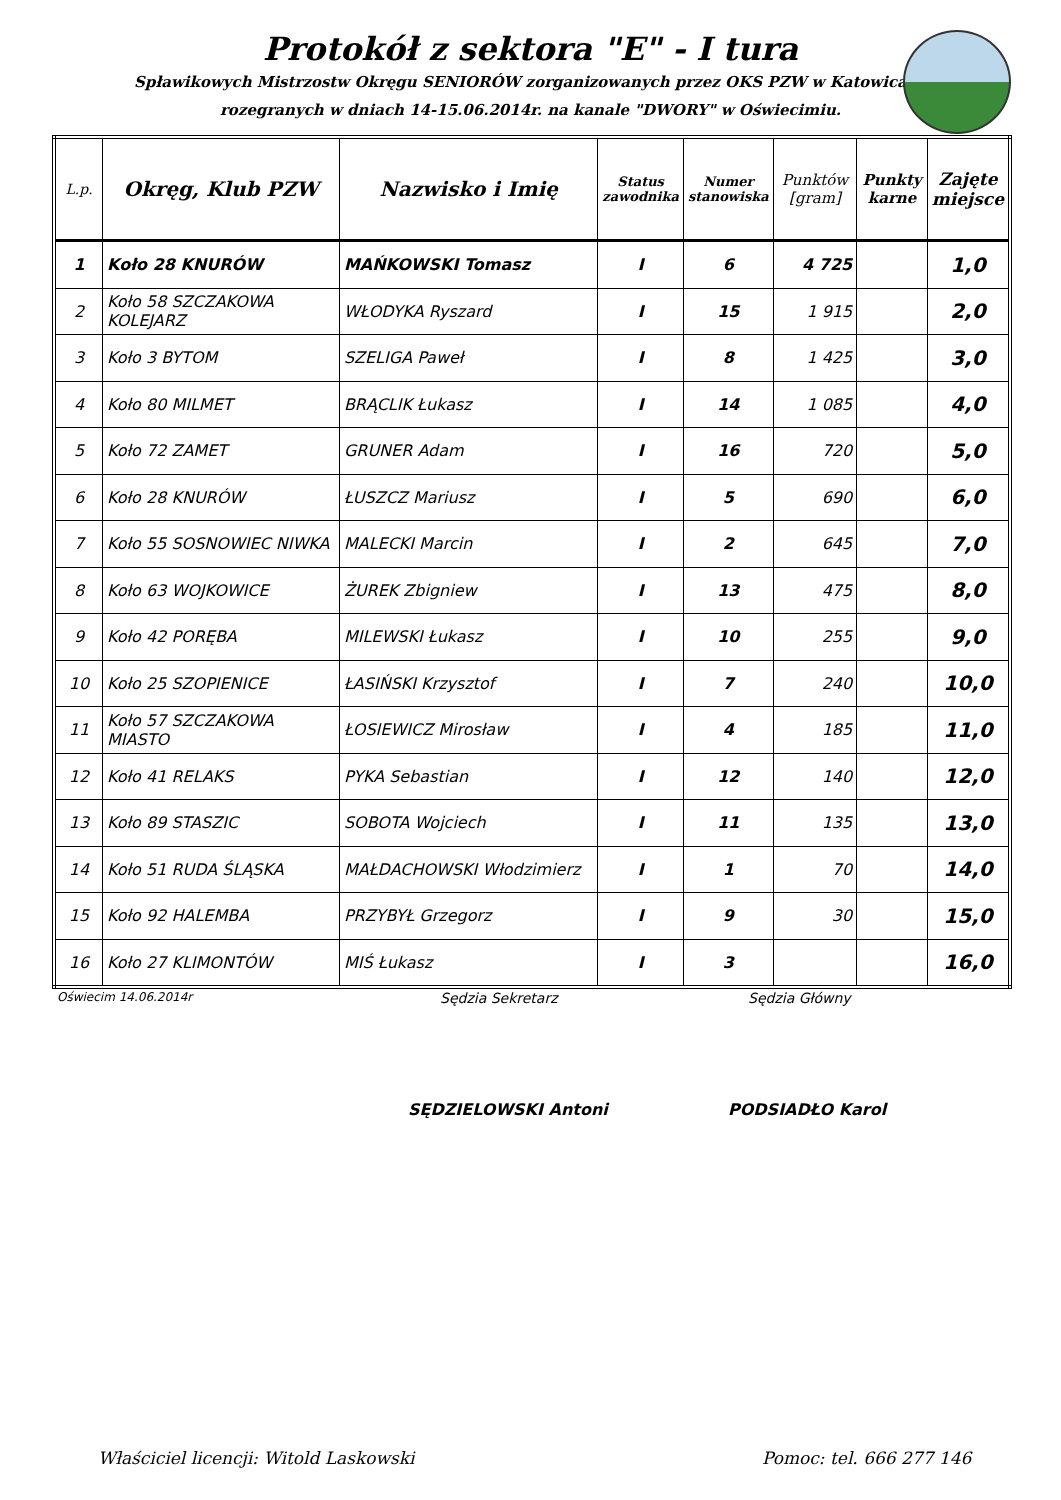Protokół z sektora "E" - I tura
Spławikowych Mistrzostw Okręgu SENIORÓW zorganizowanych przez OKS PZW w Katowicach
rozegranych w dniach 14-15.06.2014r. na kanale "DWORY" w Oświecimiu.
| L.p. | Okręg, Klub PZW | Nazwisko i Imię | Status zawodnika | Numer stanowiska | Punktów [gram] | Punkty karne | Zajęte miejsce |
| --- | --- | --- | --- | --- | --- | --- | --- |
| 1 | Koło 28 KNURÓW | MAŃKOWSKI Tomasz | I | 6 | 4 725 | | 1,0 |
| 2 | Koło 58 SZCZAKOWA KOLEJARZ | WŁODYKA Ryszard | I | 15 | 1 915 | | 2,0 |
| 3 | Koło 3 BYTOM | SZELIGA Paweł | I | 8 | 1 425 | | 3,0 |
| 4 | Koło 80 MILMET | BRĄCLIK Łukasz | I | 14 | 1 085 | | 4,0 |
| 5 | Koło 72 ZAMET | GRUNER Adam | I | 16 | 720 | | 5,0 |
| 6 | Koło 28 KNURÓW | ŁUSZCZ Mariusz | I | 5 | 690 | | 6,0 |
| 7 | Koło 55 SOSNOWIEC NIWKA | MALECKI Marcin | I | 2 | 645 | | 7,0 |
| 8 | Koło 63 WOJKOWICE | ŻUREK Zbigniew | I | 13 | 475 | | 8,0 |
| 9 | Koło 42 PORĘBA | MILEWSKI Łukasz | I | 10 | 255 | | 9,0 |
| 10 | Koło 25 SZOPIENICE | ŁASIŃSKI Krzysztof | I | 7 | 240 | | 10,0 |
| 11 | Koło 57 SZCZAKOWA MIASTO | ŁOSIEWICZ Mirosław | I | 4 | 185 | | 11,0 |
| 12 | Koło 41 RELAKS | PYKA Sebastian | I | 12 | 140 | | 12,0 |
| 13 | Koło 89 STASZIC | SOBOTA Wojciech | I | 11 | 135 | | 13,0 |
| 14 | Koło 51 RUDA ŚLĄSKA | MAŁDACHOWSKI Włodzimierz | I | 1 | 70 | | 14,0 |
| 15 | Koło 92 HALEMBA | PRZYBYŁ Grzegorz | I | 9 | 30 | | 15,0 |
| 16 | Koło 27 KLIMONTÓW | MIŚ Łukasz | I | 3 | | | 16,0 |
Oświecim 14.06.2014r Sędzia Sekretarz Sędzia Główny
SĘDZIELOWSKI Antoni PODSIADŁO Karol
Właściciel licencji: Witold Laskowski
Pomoc: tel. 666 277 146